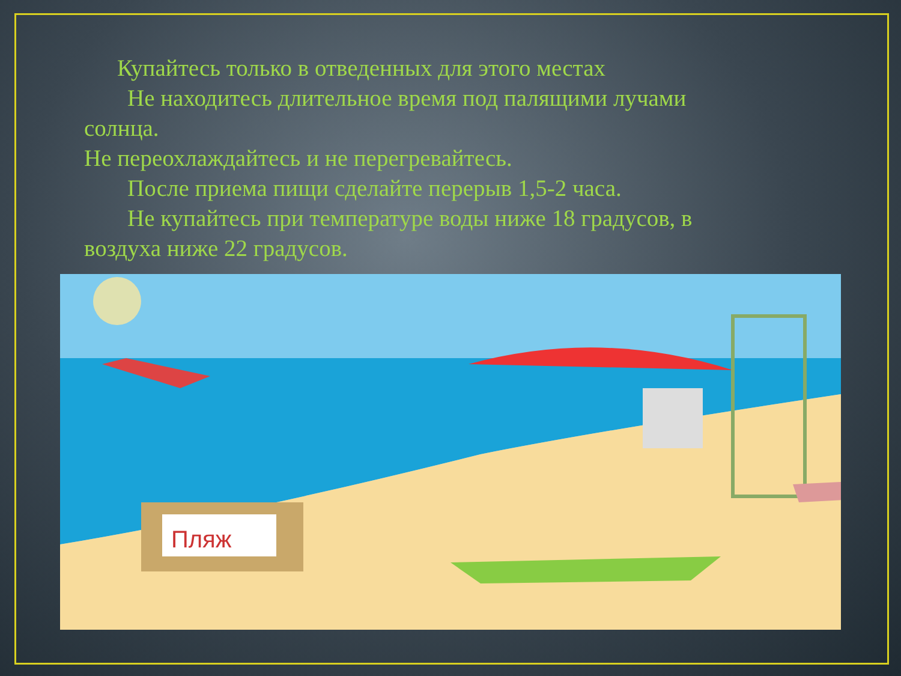Купайтесь только в отведенных для этого местах
Не находитесь длительное время под палящими лучами
солнца.
Не переохлаждайтесь и не перегревайтесь.
После приема пищи сделайте перерыв 1,5-2 часа.
Не купайтесь при температуре воды ниже 18 градусов, в
воздуха ниже 22 градусов.
Пляж